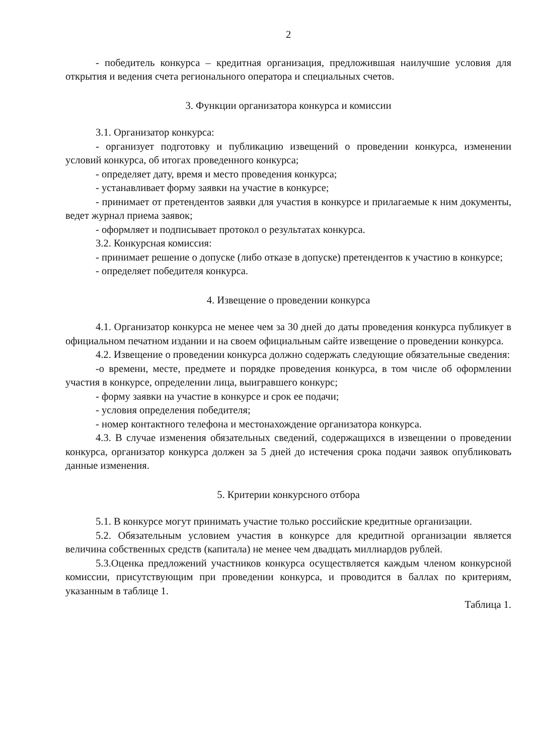2
- победитель конкурса – кредитная организация, предложившая наилучшие условия для открытия и ведения счета регионального оператора и специальных счетов.
3. Функции организатора конкурса и комиссии
3.1. Организатор конкурса:
- организует подготовку и публикацию извещений о проведении конкурса, изменении условий конкурса, об итогах проведенного конкурса;
- определяет дату, время и место проведения конкурса;
- устанавливает форму заявки на участие в конкурсе;
- принимает от претендентов заявки для участия в конкурсе и прилагаемые к ним документы, ведет журнал приема заявок;
- оформляет и подписывает протокол о результатах конкурса.
3.2. Конкурсная комиссия:
- принимает решение о допуске (либо отказе в допуске) претендентов к участию в конкурсе;
- определяет победителя конкурса.
4. Извещение о проведении конкурса
4.1. Организатор конкурса не менее чем за 30 дней до даты проведения конкурса публикует в официальном печатном издании и на своем официальным сайте извещение о проведении конкурса.
4.2. Извещение о проведении конкурса должно содержать следующие обязательные сведения:
-о времени, месте, предмете и порядке проведения конкурса, в том числе об оформлении участия в конкурсе, определении лица, выигравшего конкурс;
- форму заявки на участие в конкурсе и срок ее подачи;
- условия определения победителя;
- номер контактного телефона и местонахождение организатора конкурса.
4.3. В случае изменения обязательных сведений, содержащихся в извещении о проведении конкурса, организатор конкурса должен за 5 дней до истечения срока подачи заявок опубликовать данные изменения.
5. Критерии конкурсного отбора
5.1. В конкурсе могут принимать участие только российские кредитные организации.
5.2. Обязательным условием участия в конкурсе для кредитной организации является величина собственных средств (капитала) не менее чем двадцать миллиардов рублей.
5.3.Оценка предложений участников конкурса осуществляется каждым членом конкурсной комиссии, присутствующим при проведении конкурса, и проводится в баллах по критериям, указанным в таблице 1.
Таблица 1.